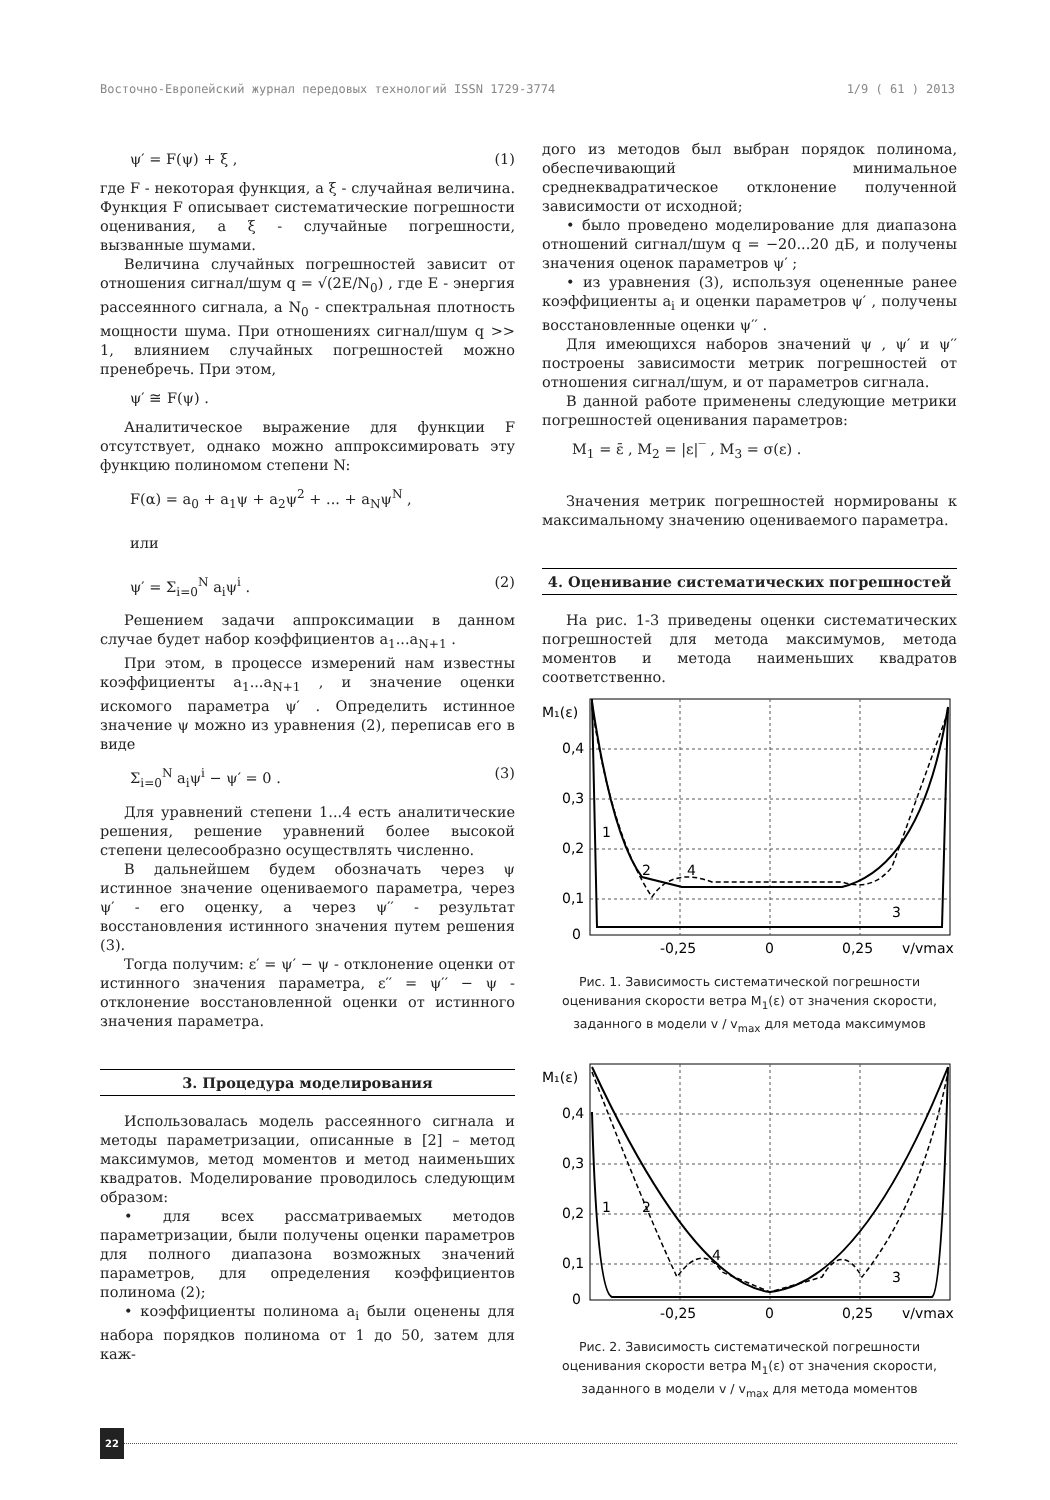Восточно-Европейский журнал передовых технологий ISSN 1729-3774 1/9 ( 61 ) 2013
ψ′ = F(ψ) + ξ , (1)
где F - некоторая функция, а ξ - случайная величина. Функция F описывает систематические погрешности оценивания, а ξ - случайные погрешности, вызванные шумами.
Величина случайных погрешностей зависит от отношения сигнал/шум q = √(2E/N<sub>0</sub>) , где E - энергия рассеянного сигнала, а N<sub>0</sub> - спектральная плотность мощности шума. При отношениях сигнал/шум q >> 1, влиянием случайных погрешностей можно пренебречь. При этом,
ψ′ ≅ F(ψ) .
Аналитическое выражение для функции F отсутствует, однако можно аппроксимировать эту функцию полиномом степени N:
F(α) = a<sub>0</sub> + a<sub>1</sub>ψ + a<sub>2</sub>ψ<sup>2</sup> + ... + a<sub>N</sub>ψ<sup>N</sup> ,
или
ψ′ = Σ<sub>i=0</sub><sup>N</sup> a<sub>i</sub>ψ<sup>i</sup> . (2)
Решением задачи аппроксимации в данном случае будет набор коэффициентов a<sub>1</sub>...a<sub>N+1</sub> .
При этом, в процессе измерений нам известны коэффициенты a<sub>1</sub>...a<sub>N+1</sub> , и значение оценки искомого параметра ψ′ . Определить истинное значение ψ можно из уравнения (2), переписав его в виде
Σ<sub>i=0</sub><sup>N</sup> a<sub>i</sub>ψ<sup>i</sup> − ψ′ = 0 . (3)
Для уравнений степени 1...4 есть аналитические решения, решение уравнений более высокой степени целесообразно осуществлять численно.
В дальнейшем будем обозначать через ψ истинное значение оцениваемого параметра, через ψ′ - его оценку, а через ψ′′ - результат восстановления истинного значения путем решения (3).
Тогда получим: ε′ = ψ′ − ψ - отклонение оценки от истинного значения параметра, ε′′ = ψ′′ − ψ - отклонение восстановленной оценки от истинного значения параметра.
3. Процедура моделирования
Использовалась модель рассеянного сигнала и методы параметризации, описанные в [2] – метод максимумов, метод моментов и метод наименьших квадратов. Моделирование проводилось следующим образом:
• для всех рассматриваемых методов параметризации, были получены оценки параметров для полного диапазона возможных значений параметров, для определения коэффициентов полинома (2);
• коэффициенты полинома a<sub>i</sub> были оценены для набора порядков полинома от 1 до 50, затем для каж-
дого из методов был выбран порядок полинома, обеспечивающий минимальное среднеквадратическое отклонение полученной зависимости от исходной;
• было проведено моделирование для диапазона отношений сигнал/шум q = −20...20 дБ, и получены значения оценок параметров ψ′ ;
• из уравнения (3), используя оцененные ранее коэффициенты a<sub>i</sub> и оценки параметров ψ′ , получены восстановленные оценки ψ′′ .
Для имеющихся наборов значений ψ , ψ′ и ψ′′ построены зависимости метрик погрешностей от отношения сигнал/шум, и от параметров сигнала.
В данной работе применены следующие метрики погрешностей оценивания параметров:
M<sub>1</sub> = ε̄ , M<sub>2</sub> = |ε|‾ , M<sub>3</sub> = σ(ε) .
Значения метрик погрешностей нормированы к максимальному значению оцениваемого параметра.
4. Оценивание систематических погрешностей
На рис. 1-3 приведены оценки систематических погрешностей для метода максимумов, метода моментов и метода наименьших квадратов соответственно.
M₁(ε)
0,4
0,3
0,2
0,1
0
1
2
4
3
-0,25
0
0,25
v/vmax
Рис. 1. Зависимость систематической погрешности оценивания скорости ветра M<sub>1</sub>(ε) от значения скорости, заданного в модели v / v<sub>max</sub> для метода максимумов
M₁(ε)
0,4
0,3
0,2
0,1
0
1
2
4
3
-0,25
0
0,25
v/vmax
Рис. 2. Зависимость систематической погрешности оценивания скорости ветра M<sub>1</sub>(ε) от значения скорости, заданного в модели v / v<sub>max</sub> для метода моментов
22